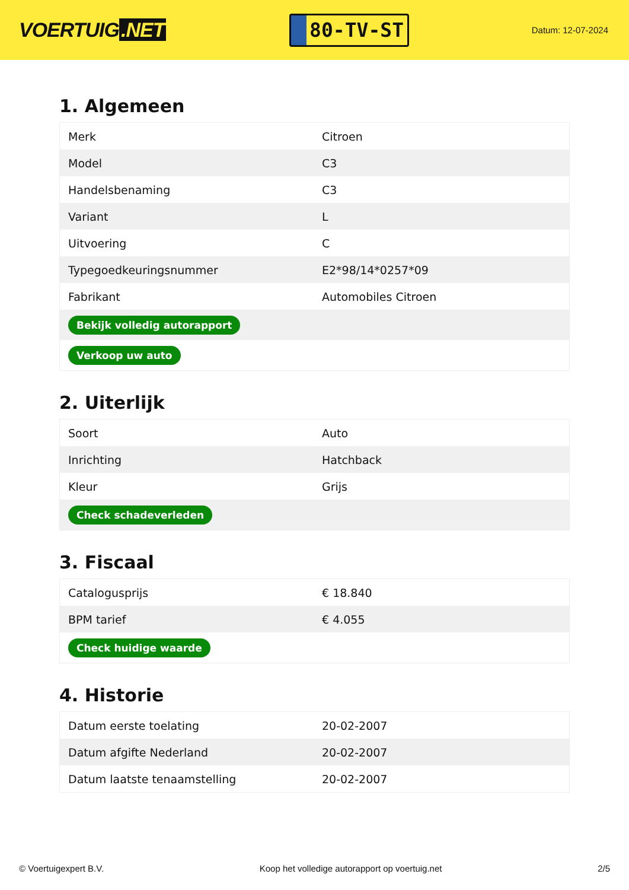VOERTUIG.NET
80-TV-ST
Datum: 12-07-2024
1. Algemeen
| Merk | Citroen |
| Model | C3 |
| Handelsbenaming | C3 |
| Variant | L |
| Uitvoering | C |
| Typegoedkeuringsnummer | E2*98/14*0257*09 |
| Fabrikant | Automobiles Citroen |
| Bekijk volledig autorapport | |
| Verkoop uw auto | |
2. Uiterlijk
| Soort | Auto |
| Inrichting | Hatchback |
| Kleur | Grijs |
| Check schadeverleden | |
3. Fiscaal
| Catalogusprijs | € 18.840 |
| BPM tarief | € 4.055 |
| Check huidige waarde | |
4. Historie
| Datum eerste toelating | 20-02-2007 |
| Datum afgifte Nederland | 20-02-2007 |
| Datum laatste tenaamstelling | 20-02-2007 |
© Voertuigexpert B.V. Koop het volledige autorapport op voertuig.net 2/5